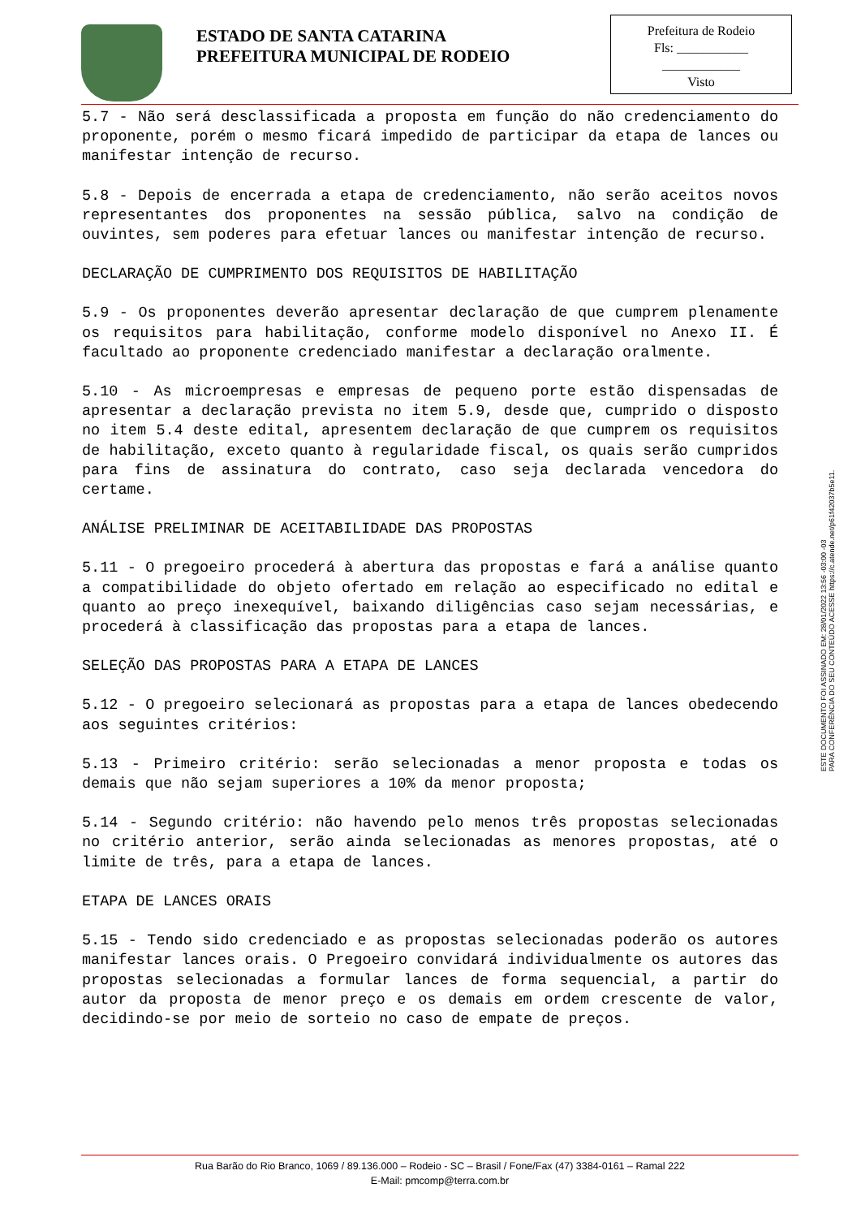ESTADO DE SANTA CATARINA
PREFEITURA MUNICIPAL DE RODEIO
Prefeitura de Rodeio
Fls: ___________
____________
Visto
5.7 - Não será desclassificada a proposta em função do não credenciamento do proponente, porém o mesmo ficará impedido de participar da etapa de lances ou manifestar intenção de recurso.
5.8 - Depois de encerrada a etapa de credenciamento, não serão aceitos novos representantes dos proponentes na sessão pública, salvo na condição de ouvintes, sem poderes para efetuar lances ou manifestar intenção de recurso.
DECLARAÇÃO DE CUMPRIMENTO DOS REQUISITOS DE HABILITAÇÃO
5.9 - Os proponentes deverão apresentar declaração de que cumprem plenamente os requisitos para habilitação, conforme modelo disponível no Anexo II. É facultado ao proponente credenciado manifestar a declaração oralmente.
5.10 - As microempresas e empresas de pequeno porte estão dispensadas de apresentar a declaração prevista no item 5.9, desde que, cumprido o disposto no item 5.4 deste edital, apresentem declaração de que cumprem os requisitos de habilitação, exceto quanto à regularidade fiscal, os quais serão cumpridos para fins de assinatura do contrato, caso seja declarada vencedora do certame.
ANÁLISE PRELIMINAR DE ACEITABILIDADE DAS PROPOSTAS
5.11 - O pregoeiro procederá à abertura das propostas e fará a análise quanto a compatibilidade do objeto ofertado em relação ao especificado no edital e quanto ao preço inexequível, baixando diligências caso sejam necessárias, e procederá à classificação das propostas para a etapa de lances.
SELEÇÃO DAS PROPOSTAS PARA A ETAPA DE LANCES
5.12 - O pregoeiro selecionará as propostas para a etapa de lances obedecendo aos seguintes critérios:
5.13 - Primeiro critério: serão selecionadas a menor proposta e todas os demais que não sejam superiores a 10% da menor proposta;
5.14 - Segundo critério: não havendo pelo menos três propostas selecionadas no critério anterior, serão ainda selecionadas as menores propostas, até o limite de três, para a etapa de lances.
ETAPA DE LANCES ORAIS
5.15 - Tendo sido credenciado e as propostas selecionadas poderão os autores manifestar lances orais. O Pregoeiro convidará individualmente os autores das propostas selecionadas a formular lances de forma sequencial, a partir do autor da proposta de menor preço e os demais em ordem crescente de valor, decidindo-se por meio de sorteio no caso de empate de preços.
ESTE DOCUMENTO FOI ASSINADO EM: 28/01/2022 13:56 -03:00 -03
PARA CONFERÊNCIA DO SEU CONTEÚDO ACESSE https://c.atende.net/p61f42037b5e11.
Rua Barão do Rio Branco, 1069 / 89.136.000 – Rodeio - SC – Brasil / Fone/Fax (47) 3384-0161 – Ramal 222
E-Mail: pmcomp@terra.com.br